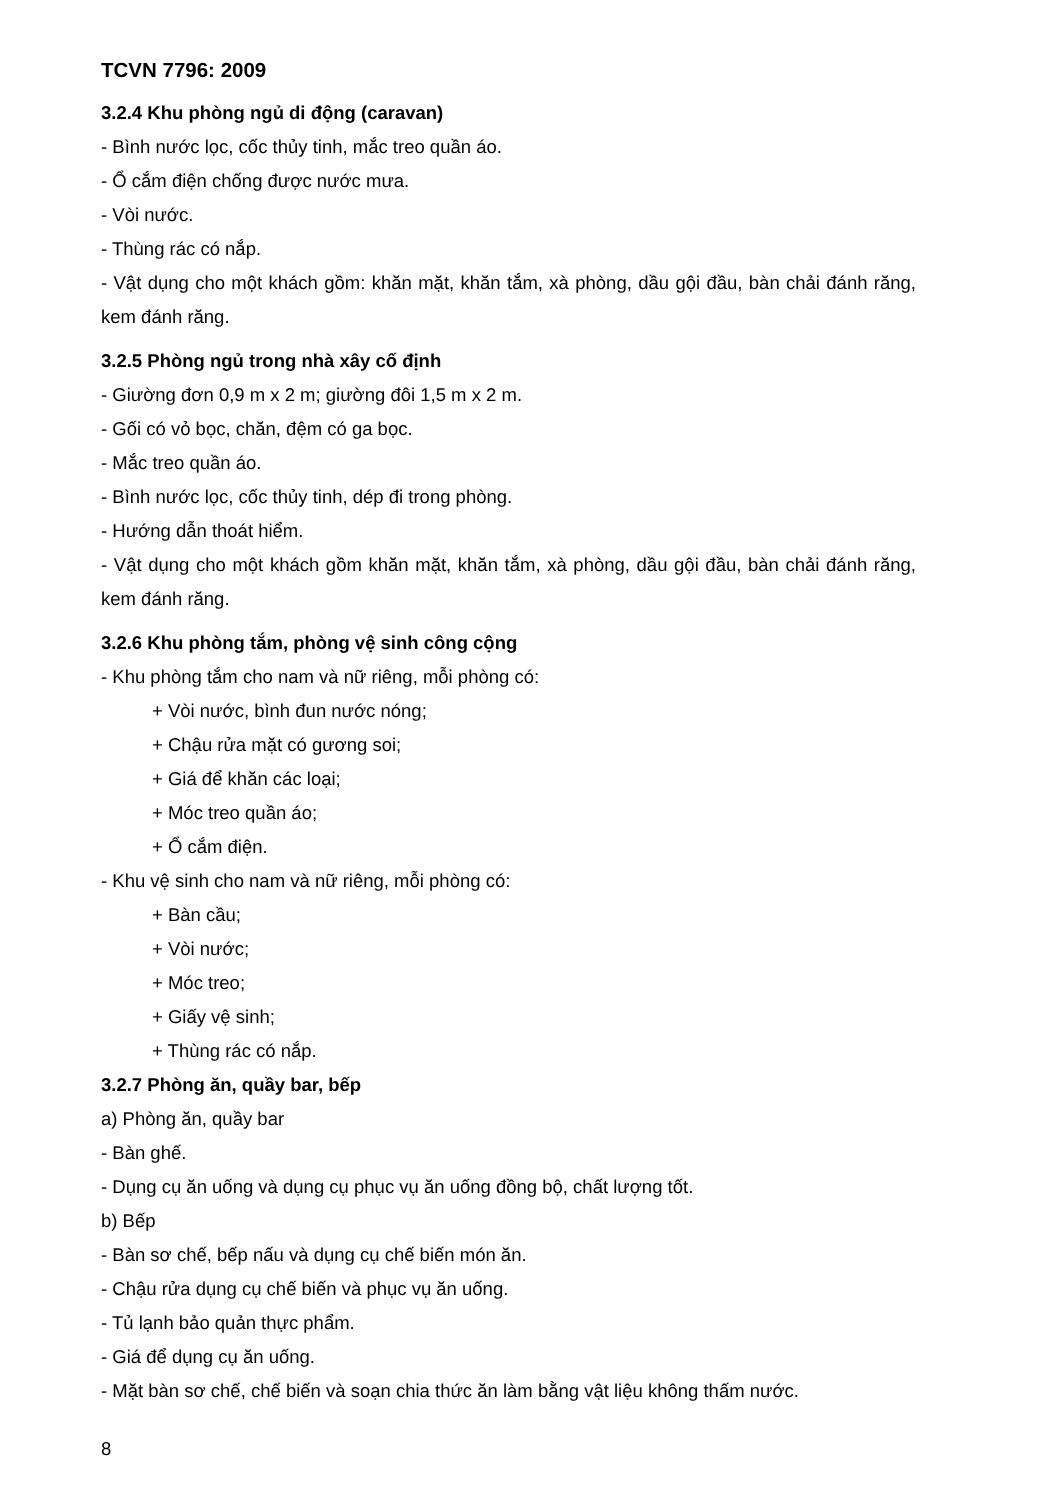TCVN 7796: 2009
3.2.4 Khu phòng ngủ di động (caravan)
- Bình nước lọc, cốc thủy tinh, mắc treo quần áo.
- Ổ cắm điện chống được nước mưa.
- Vòi nước.
- Thùng rác có nắp.
- Vật dụng cho một khách gồm: khăn mặt, khăn tắm, xà phòng, dầu gội đầu, bàn chải đánh răng, kem đánh răng.
3.2.5 Phòng ngủ trong nhà xây cố định
- Giường đơn 0,9 m x 2 m; giường đôi 1,5 m x 2 m.
- Gối có vỏ bọc, chăn, đệm có ga bọc.
- Mắc treo quần áo.
- Bình nước lọc, cốc thủy tinh, dép đi trong phòng.
- Hướng dẫn thoát hiểm.
- Vật dụng cho một khách gồm khăn mặt, khăn tắm, xà phòng, dầu gội đầu, bàn chải đánh răng, kem đánh răng.
3.2.6 Khu phòng tắm, phòng vệ sinh công cộng
- Khu phòng tắm cho nam và nữ riêng, mỗi phòng có:
+ Vòi nước, bình đun nước nóng;
+ Chậu rửa mặt có gương soi;
+ Giá để khăn các loại;
+ Móc treo quần áo;
+ Ổ cắm điện.
- Khu vệ sinh cho nam và nữ riêng, mỗi phòng có:
+ Bàn cầu;
+ Vòi nước;
+ Móc treo;
+ Giấy vệ sinh;
+ Thùng rác có nắp.
3.2.7 Phòng ăn, quầy bar, bếp
a) Phòng ăn, quầy bar
- Bàn ghế.
- Dụng cụ ăn uống và dụng cụ phục vụ ăn uống đồng bộ, chất lượng tốt.
b) Bếp
- Bàn sơ chế, bếp nấu và dụng cụ chế biến món ăn.
- Chậu rửa dụng cụ chế biến và phục vụ ăn uống.
- Tủ lạnh bảo quản thực phẩm.
- Giá để dụng cụ ăn uống.
- Mặt bàn sơ chế, chế biến và soạn chia thức ăn làm bằng vật liệu không thấm nước.
8